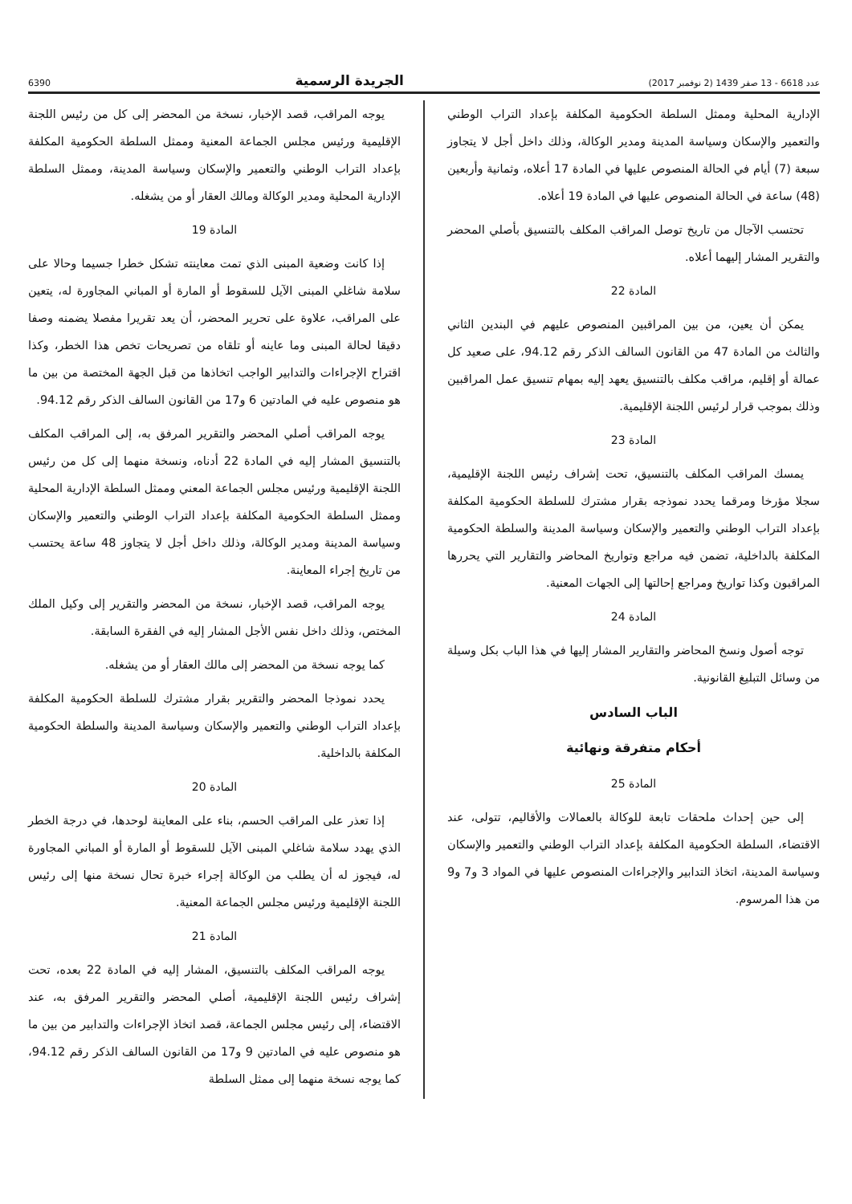6390 الجريدة الرسمية عدد 6618 - 13 صفر 1439 (2 نوفمبر 2017)
يوجه المراقب، قصد الإخبار، نسخة من المحضر إلى كل من رئيس اللجنة الإقليمية ورئيس مجلس الجماعة المعنية وممثل السلطة الحكومية المكلفة بإعداد التراب الوطني والتعمير والإسكان وسياسة المدينة، وممثل السلطة الإدارية المحلية ومدير الوكالة ومالك العقار أو من يشغله.
المادة 19
إذا كانت وضعية المبنى الذي تمت معاينته تشكل خطرا جسيما وحالا على سلامة شاغلي المبنى الآيل للسقوط أو المارة أو المباني المجاورة له، يتعين على المراقب، علاوة على تحرير المحضر، أن يعد تقريرا مفصلا يضمنه وصفا دقيقا لحالة المبنى وما عاينه أو تلقاه من تصريحات تخص هذا الخطر، وكذا اقتراح الإجراءات والتدابير الواجب اتخاذها من قبل الجهة المختصة من بين ما هو منصوص عليه في المادتين 6 و17 من القانون السالف الذكر رقم 94.12.
يوجه المراقب أصلي المحضر والتقرير المرفق به، إلى المراقب المكلف بالتنسيق المشار إليه في المادة 22 أدناه، ونسخة منهما إلى كل من رئيس اللجنة الإقليمية ورئيس مجلس الجماعة المعني وممثل السلطة الإدارية المحلية وممثل السلطة الحكومية المكلفة بإعداد التراب الوطني والتعمير والإسكان وسياسة المدينة ومدير الوكالة، وذلك داخل أجل لا يتجاوز 48 ساعة يحتسب من تاريخ إجراء المعاينة.
يوجه المراقب، قصد الإخبار، نسخة من المحضر والتقرير إلى وكيل الملك المختص، وذلك داخل نفس الأجل المشار إليه في الفقرة السابقة.
كما يوجه نسخة من المحضر إلى مالك العقار أو من يشغله.
يحدد نموذجا المحضر والتقرير بقرار مشترك للسلطة الحكومية المكلفة بإعداد التراب الوطني والتعمير والإسكان وسياسة المدينة والسلطة الحكومية المكلفة بالداخلية.
المادة 20
إذا تعذر على المراقب الحسم، بناء على المعاينة لوحدها، في درجة الخطر الذي يهدد سلامة شاغلي المبنى الآيل للسقوط أو المارة أو المباني المجاورة له، فيجوز له أن يطلب من الوكالة إجراء خبرة تحال نسخة منها إلى رئيس اللجنة الإقليمية ورئيس مجلس الجماعة المعنية.
المادة 21
يوجه المراقب المكلف بالتنسيق، المشار إليه في المادة 22 بعده، تحت إشراف رئيس اللجنة الإقليمية، أصلي المحضر والتقرير المرفق به، عند الاقتضاء، إلى رئيس مجلس الجماعة، قصد اتخاذ الإجراءات والتدابير من بين ما هو منصوص عليه في المادتين 9 و17 من القانون السالف الذكر رقم 94.12، كما يوجه نسخة منهما إلى ممثل السلطة
الإدارية المحلية وممثل السلطة الحكومية المكلفة بإعداد التراب الوطني والتعمير والإسكان وسياسة المدينة ومدير الوكالة، وذلك داخل أجل لا يتجاوز سبعة (7) أيام في الحالة المنصوص عليها في المادة 17 أعلاه، وثمانية وأربعين (48) ساعة في الحالة المنصوص عليها في المادة 19 أعلاه.
تحتسب الآجال من تاريخ توصل المراقب المكلف بالتنسيق بأصلي المحضر والتقرير المشار إليهما أعلاه.
المادة 22
يمكن أن يعين، من بين المراقبين المنصوص عليهم في البندين الثاني والثالث من المادة 47 من القانون السالف الذكر رقم 94.12، على صعيد كل عمالة أو إقليم، مراقب مكلف بالتنسيق يعهد إليه بمهام تنسيق عمل المراقبين وذلك بموجب قرار لرئيس اللجنة الإقليمية.
المادة 23
يمسك المراقب المكلف بالتنسيق، تحت إشراف رئيس اللجنة الإقليمية، سجلا مؤرخا ومرقما يحدد نموذجه بقرار مشترك للسلطة الحكومية المكلفة بإعداد التراب الوطني والتعمير والإسكان وسياسة المدينة والسلطة الحكومية المكلفة بالداخلية، تضمن فيه مراجع وتواريخ المحاضر والتقارير التي يحررها المراقبون وكذا تواريخ ومراجع إحالتها إلى الجهات المعنية.
المادة 24
توجه أصول ونسخ المحاضر والتقارير المشار إليها في هذا الباب بكل وسيلة من وسائل التبليغ القانونية.
الباب السادس
أحكام متفرقة ونهائية
المادة 25
إلى حين إحداث ملحقات تابعة للوكالة بالعمالات والأقاليم، تتولى، عند الاقتضاء، السلطة الحكومية المكلفة بإعداد التراب الوطني والتعمير والإسكان وسياسة المدينة، اتخاذ التدابير والإجراءات المنصوص عليها في المواد 3 و7 و9 من هذا المرسوم.